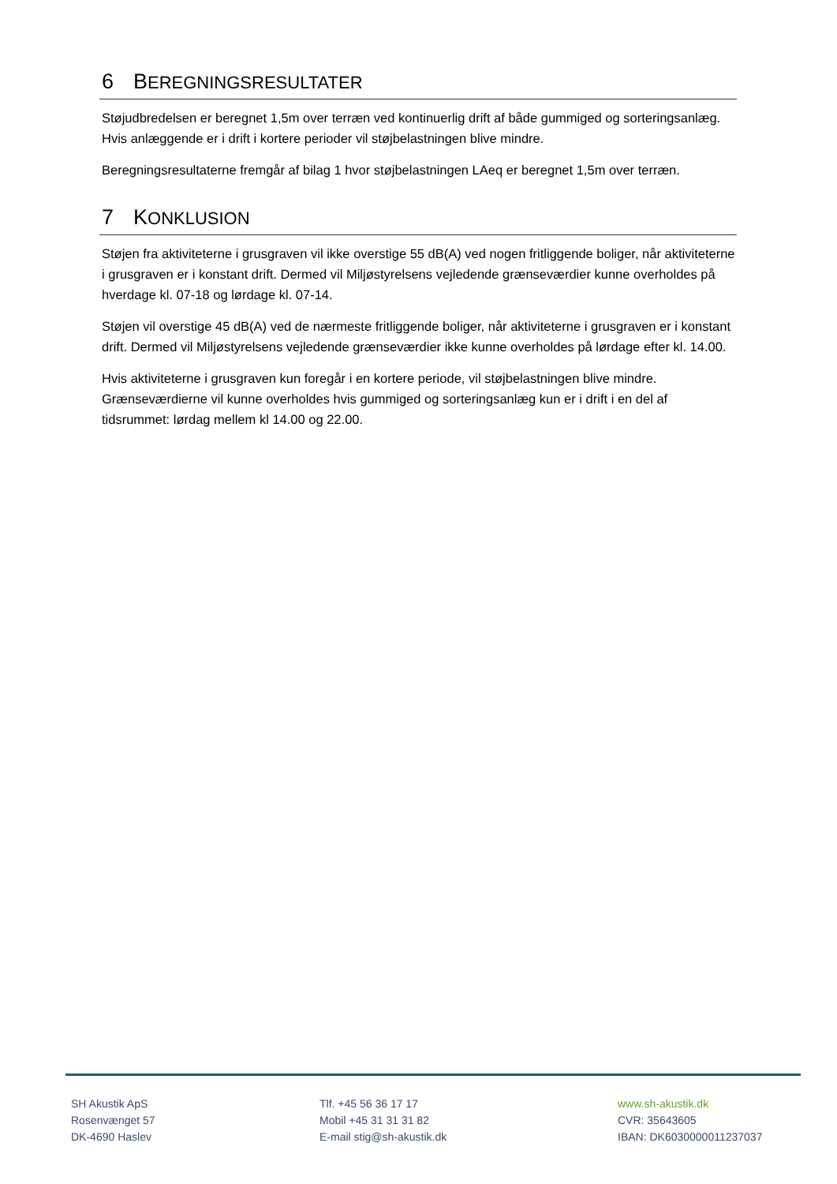6 BEREGNINGSRESULTATER
Støjudbredelsen er beregnet 1,5m over terræn ved kontinuerlig drift af både gummiged og sorteringsanlæg. Hvis anlæggende er i drift i kortere perioder vil støjbelastningen blive mindre.
Beregningsresultaterne fremgår af bilag 1 hvor støjbelastningen LAeq er beregnet 1,5m over terræn.
7 KONKLUSION
Støjen fra aktiviteterne i grusgraven vil ikke overstige 55 dB(A) ved nogen fritliggende boliger, når aktiviteterne i grusgraven er i konstant drift. Dermed vil Miljøstyrelsens vejledende grænseværdier kunne overholdes på hverdage kl. 07-18 og lørdage kl. 07-14.
Støjen vil overstige 45 dB(A) ved de nærmeste fritliggende boliger, når aktiviteterne i grusgraven er i konstant drift. Dermed vil Miljøstyrelsens vejledende grænseværdier ikke kunne overholdes på lørdage efter kl. 14.00.
Hvis aktiviteterne i grusgraven kun foregår i en kortere periode, vil støjbelastningen blive mindre. Grænseværdierne vil kunne overholdes hvis gummiged og sorteringsanlæg kun er i drift i en del af tidsrummet: lørdag mellem kl 14.00 og 22.00.
SH Akustik ApS
Rosenvænget 57
DK-4690 Haslev
Tlf. +45 56 36 17 17
Mobil +45 31 31 31 82
E-mail stig@sh-akustik.dk
www.sh-akustik.dk
CVR: 35643605
IBAN: DK6030000011237037